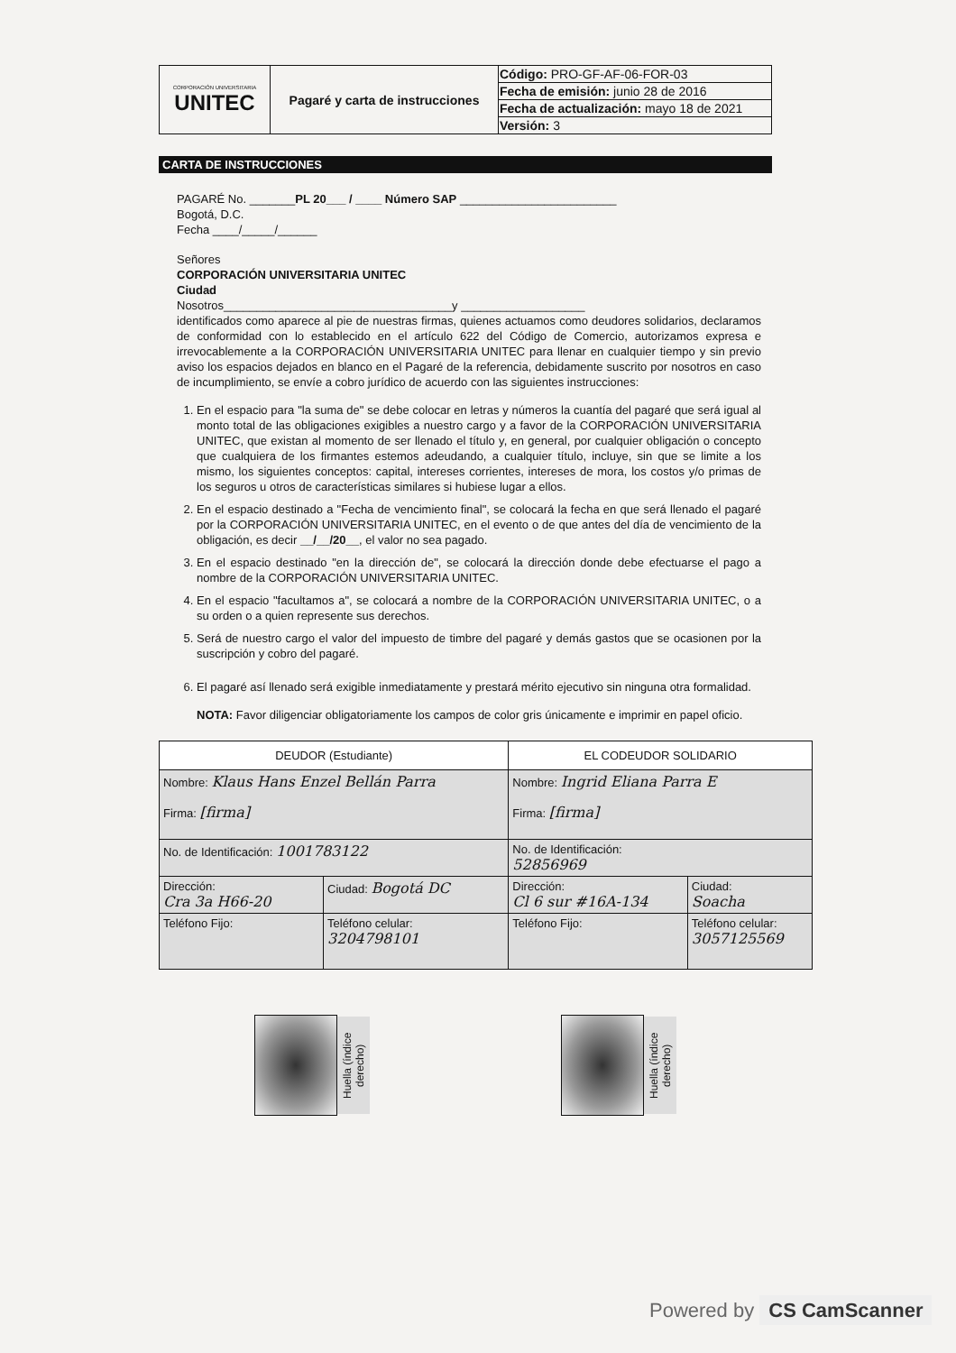| CORPORACIÓN UNIVERSITARIA UNITEC | Pagaré y carta de instrucciones | Código: PRO-GF-AF-06-FOR-03 |
| | | Fecha de emisión: junio 28 de 2016 |
| | | Fecha de actualización: mayo 18 de 2021 |
| | | Versión: 3 |
CARTA DE INSTRUCCIONES
PAGARÉ No. _______PL 20___ / ____ Número SAP ________________________
Bogotá, D.C.
Fecha ____/_____/______
Señores
CORPORACIÓN UNIVERSITARIA UNITEC
Ciudad
Nosotros___________________________________y ___________________
identificados como aparece al pie de nuestras firmas, quienes actuamos como deudores solidarios, declaramos de conformidad con lo establecido en el artículo 622 del Código de Comercio, autorizamos expresa e irrevocablemente a la CORPORACIÓN UNIVERSITARIA UNITEC para llenar en cualquier tiempo y sin previo aviso los espacios dejados en blanco en el Pagaré de la referencia, debidamente suscrito por nosotros en caso de incumplimiento, se envíe a cobro jurídico de acuerdo con las siguientes instrucciones:
1. En el espacio para "la suma de" se debe colocar en letras y números la cuantía del pagaré que será igual al monto total de las obligaciones exigibles a nuestro cargo y a favor de la CORPORACIÓN UNIVERSITARIA UNITEC, que existan al momento de ser llenado el título y, en general, por cualquier obligación o concepto que cualquiera de los firmantes estemos adeudando, a cualquier título, incluye, sin que se limite a los mismo, los siguientes conceptos: capital, intereses corrientes, intereses de mora, los costos y/o primas de los seguros u otros de características similares si hubiese lugar a ellos.
2. En el espacio destinado a "Fecha de vencimiento final", se colocará la fecha en que será llenado el pagaré por la CORPORACIÓN UNIVERSITARIA UNITEC, en el evento o de que antes del día de vencimiento de la obligación, es decir __/__/20__, el valor no sea pagado.
3. En el espacio destinado "en la dirección de", se colocará la dirección donde debe efectuarse el pago a nombre de la CORPORACIÓN UNIVERSITARIA UNITEC.
4. En el espacio "facultamos a", se colocará a nombre de la CORPORACIÓN UNIVERSITARIA UNITEC, o a su orden o a quien represente sus derechos.
5. Será de nuestro cargo el valor del impuesto de timbre del pagaré y demás gastos que se ocasionen por la suscripción y cobro del pagaré.
6. El pagaré así llenado será exigible inmediatamente y prestará mérito ejecutivo sin ninguna otra formalidad.
NOTA: Favor diligenciar obligatoriamente los campos de color gris únicamente e imprimir en papel oficio.
| DEUDOR (Estudiante) | | EL CODEUDOR SOLIDARIO | |
| --- | --- | --- | --- |
| Nombre: Klaus Hans Enzel Bellán Parra Firma: [firma] | | Nombre: Ingrid Eliana Parra E Firma: [firma] | |
| No. de Identificación: 1001783122 | | No. de Identificación: 52856969 | |
| Dirección: Cra 3a H66-20 | Ciudad: Bogotá DC | Dirección: Cl 6 sur #16A-134 | Ciudad: Soacha |
| Teléfono Fijo: | Teléfono celular: 3204798101 | Teléfono Fijo: | Teléfono celular: 3057125569 |
Huella (índice derecho)
Huella (índice derecho)
Powered by CS CamScanner